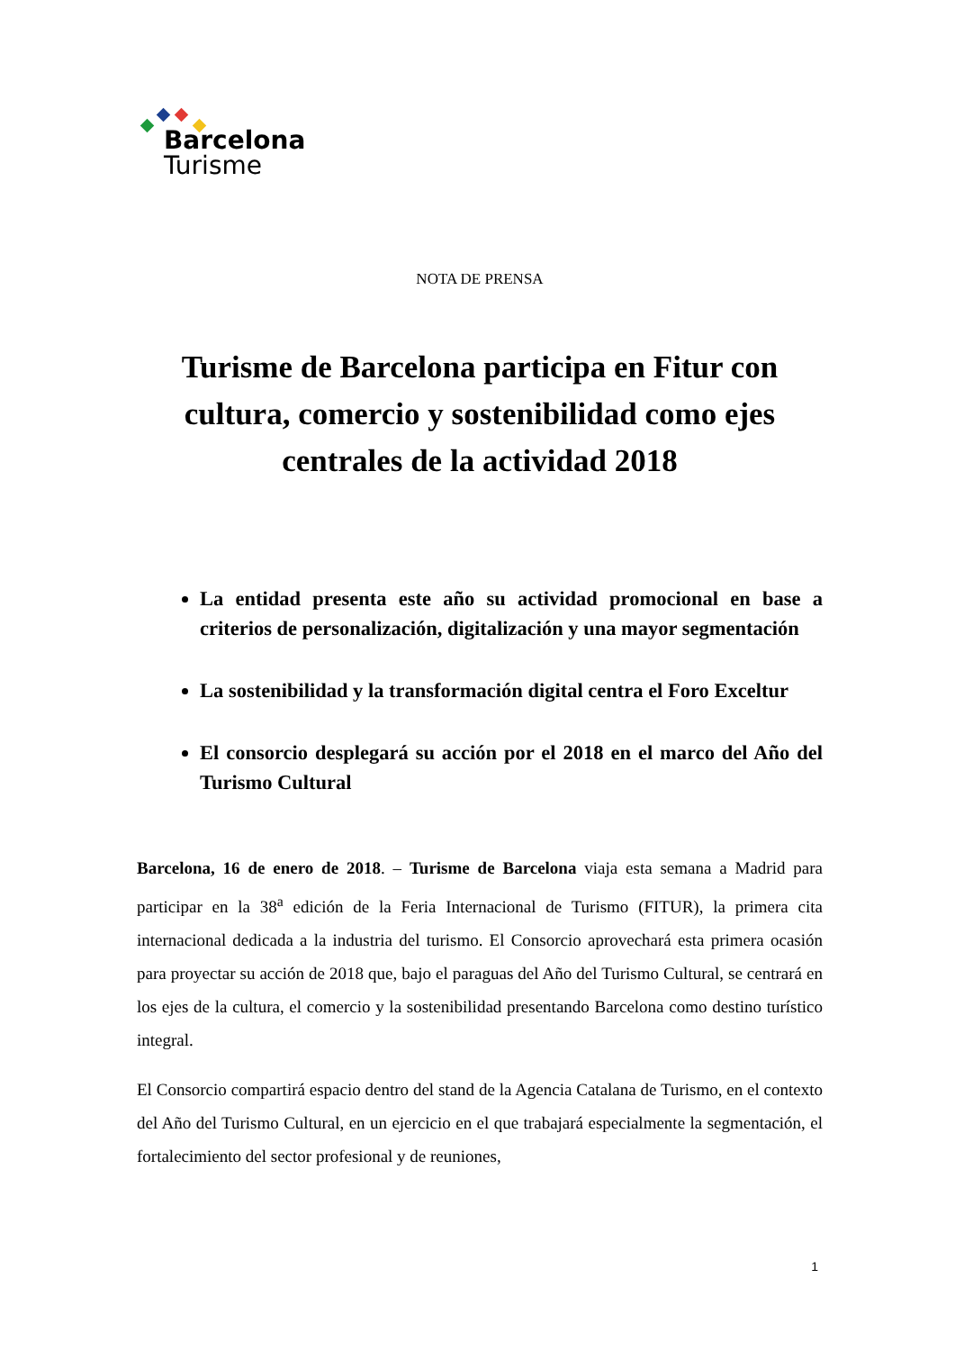Barcelona
Turisme
NOTA DE PRENSA
Turisme de Barcelona participa en Fitur con cultura, comercio y sostenibilidad como ejes centrales de la actividad 2018
La entidad presenta este año su actividad promocional en base a criterios de personalización, digitalización y una mayor segmentación
La sostenibilidad y la transformación digital centra el Foro Exceltur
El consorcio desplegará su acción por el 2018 en el marco del Año del Turismo Cultural
Barcelona, 16 de enero de 2018. – Turisme de Barcelona viaja esta semana a Madrid para participar en la 38<sup>a</sup> edición de la Feria Internacional de Turismo (FITUR), la primera cita internacional dedicada a la industria del turismo. El Consorcio aprovechará esta primera ocasión para proyectar su acción de 2018 que, bajo el paraguas del Año del Turismo Cultural, se centrará en los ejes de la cultura, el comercio y la sostenibilidad presentando Barcelona como destino turístico integral.
El Consorcio compartirá espacio dentro del stand de la Agencia Catalana de Turismo, en el contexto del Año del Turismo Cultural, en un ejercicio en el que trabajará especialmente la segmentación, el fortalecimiento del sector profesional y de reuniones,
1